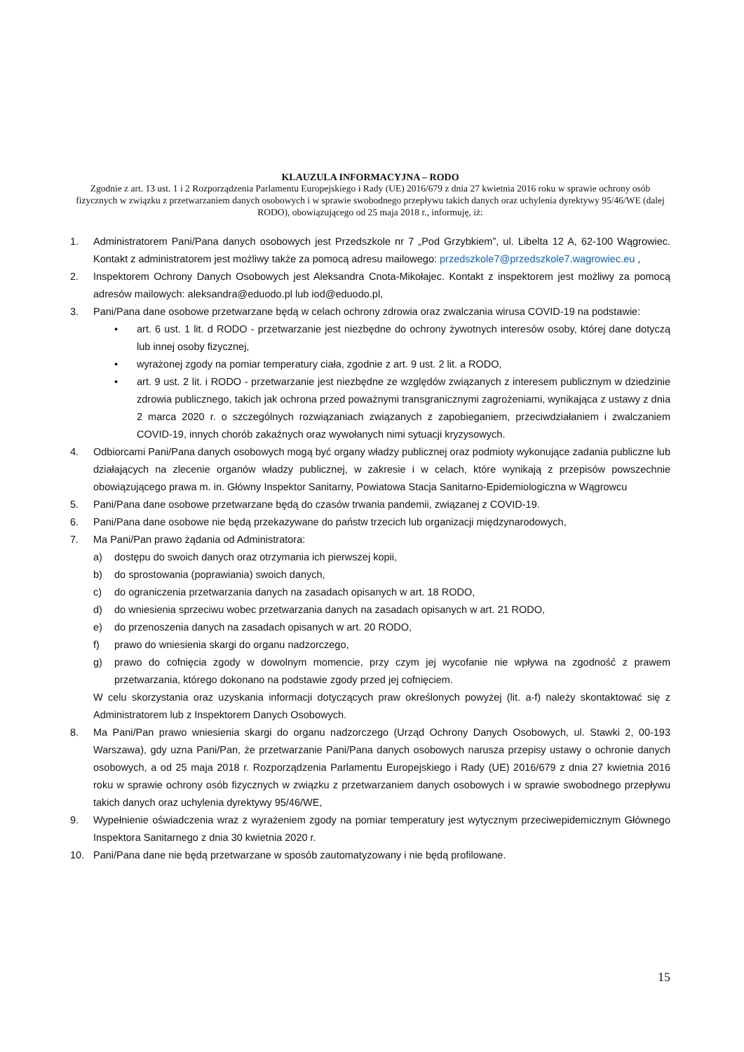KLAUZULA INFORMACYJNA – RODO
Zgodnie z art. 13 ust. 1 i 2 Rozporządzenia Parlamentu Europejskiego i Rady (UE) 2016/679 z dnia 27 kwietnia 2016 roku w sprawie ochrony osób fizycznych w związku z przetwarzaniem danych osobowych i w sprawie swobodnego przepływu takich danych oraz uchylenia dyrektywy 95/46/WE (dalej RODO), obowiązującego od 25 maja 2018 r., informuję, iż:
1. Administratorem Pani/Pana danych osobowych jest Przedszkole nr 7 „Pod Grzybkiem”, ul. Libelta 12 A, 62-100 Wągrowiec. Kontakt z administratorem jest możliwy także za pomocą adresu mailowego: przedszkole7@przedszkole7.wagrowiec.eu ,
2. Inspektorem Ochrony Danych Osobowych jest Aleksandra Cnota-Mikołajec. Kontakt z inspektorem jest możliwy za pomocą adresów mailowych: aleksandra@eduodo.pl lub iod@eduodo.pl,
3. Pani/Pana dane osobowe przetwarzane będą w celach ochrony zdrowia oraz zwalczania wirusa COVID-19 na podstawie:
• art. 6 ust. 1 lit. d RODO - przetwarzanie jest niezbędne do ochrony żywotnych interesów osoby, której dane dotyczą lub innej osoby fizycznej,
• wyrażonej zgody na pomiar temperatury ciała, zgodnie z art. 9 ust. 2 lit. a RODO,
• art. 9 ust. 2 lit. i RODO - przetwarzanie jest niezbędne ze względów związanych z interesem publicznym w dziedzinie zdrowia publicznego, takich jak ochrona przed poważnymi transgranicznymi zagrożeniami, wynikająca z ustawy z dnia 2 marca 2020 r. o szczególnych rozwiązaniach związanych z zapobieganiem, przeciwdziałaniem i zwalczaniem COVID-19, innych chorób zakaźnych oraz wywołanych nimi sytuacji kryzysowych.
4. Odbiorcami Pani/Pana danych osobowych mogą być organy władzy publicznej oraz podmioty wykonujące zadania publiczne lub działających na zlecenie organów władzy publicznej, w zakresie i w celach, które wynikają z przepisów powszechnie obowiązującego prawa m. in. Główny Inspektor Sanitarny, Powiatowa Stacja Sanitarno-Epidemiologiczna w Wągrowcu
5. Pani/Pana dane osobowe przetwarzane będą do czasów trwania pandemii, związanej z COVID-19.
6. Pani/Pana dane osobowe nie będą przekazywane do państw trzecich lub organizacji międzynarodowych,
7. Ma Pani/Pan prawo żądania od Administratora:
a) dostępu do swoich danych oraz otrzymania ich pierwszej kopii,
b) do sprostowania (poprawiania) swoich danych,
c) do ograniczenia przetwarzania danych na zasadach opisanych w art. 18 RODO,
d) do wniesienia sprzeciwu wobec przetwarzania danych na zasadach opisanych w art. 21 RODO,
e) do przenoszenia danych na zasadach opisanych w art. 20 RODO,
f) prawo do wniesienia skargi do organu nadzorczego,
g) prawo do cofnięcia zgody w dowolnym momencie, przy czym jej wycofanie nie wpływa na zgodność z prawem przetwarzania, którego dokonano na podstawie zgody przed jej cofnięciem.
W celu skorzystania oraz uzyskania informacji dotyczących praw określonych powyżej (lit. a-f) należy skontaktować się z Administratorem lub z Inspektorem Danych Osobowych.
8. Ma Pani/Pan prawo wniesienia skargi do organu nadzorczego (Urząd Ochrony Danych Osobowych, ul. Stawki 2, 00-193 Warszawa), gdy uzna Pani/Pan, że przetwarzanie Pani/Pana danych osobowych narusza przepisy ustawy o ochronie danych osobowych, a od 25 maja 2018 r. Rozporządzenia Parlamentu Europejskiego i Rady (UE) 2016/679 z dnia 27 kwietnia 2016 roku w sprawie ochrony osób fizycznych w związku z przetwarzaniem danych osobowych i w sprawie swobodnego przepływu takich danych oraz uchylenia dyrektywy 95/46/WE,
9. Wypełnienie oświadczenia wraz z wyrażeniem zgody na pomiar temperatury jest wytycznym przeciwepidemicznym Głównego Inspektora Sanitarnego z dnia 30 kwietnia 2020 r.
10. Pani/Pana dane nie będą przetwarzane w sposób zautomatyzowany i nie będą profilowane.
15